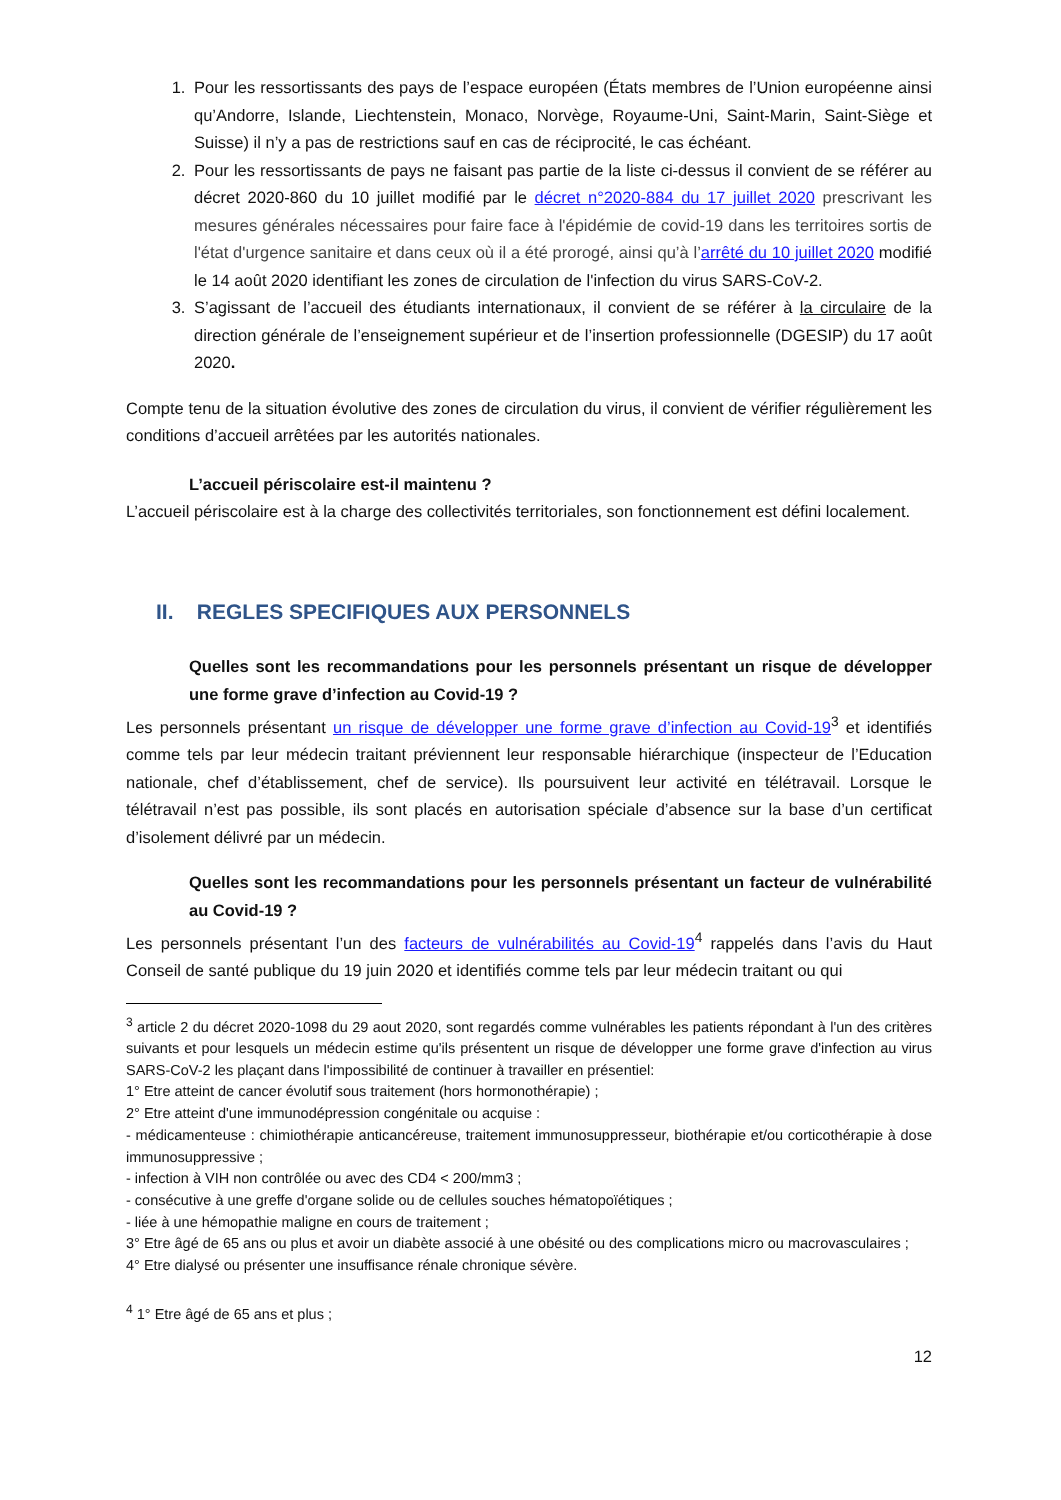1. Pour les ressortissants des pays de l’espace européen (États membres de l’Union européenne ainsi qu’Andorre, Islande, Liechtenstein, Monaco, Norvège, Royaume-Uni, Saint-Marin, Saint-Siège et Suisse) il n’y a pas de restrictions sauf en cas de réciprocité, le cas échéant.
2. Pour les ressortissants de pays ne faisant pas partie de la liste ci-dessus il convient de se référer au décret 2020-860 du 10 juillet modifié par le décret n°2020-884 du 17 juillet 2020 prescrivant les mesures générales nécessaires pour faire face à l'épidémie de covid-19 dans les territoires sortis de l'état d'urgence sanitaire et dans ceux où il a été prorogé, ainsi qu’à l’arrêté du 10 juillet 2020 modifié le 14 août 2020 identifiant les zones de circulation de l'infection du virus SARS-CoV-2.
3. S’agissant de l’accueil des étudiants internationaux, il convient de se référer à la circulaire de la direction générale de l’enseignement supérieur et de l’insertion professionnelle (DGESIP) du 17 août 2020.
Compte tenu de la situation évolutive des zones de circulation du virus, il convient de vérifier régulièrement les conditions d’accueil arrêtées par les autorités nationales.
L’accueil périscolaire est-il maintenu ?
L’accueil périscolaire est à la charge des collectivités territoriales, son fonctionnement est défini localement.
II. REGLES SPECIFIQUES AUX PERSONNELS
Quelles sont les recommandations pour les personnels présentant un risque de développer une forme grave d’infection au Covid-19 ?
Les personnels présentant un risque de développer une forme grave d’infection au Covid-19<sup>3</sup> et identifiés comme tels par leur médecin traitant préviennent leur responsable hiérarchique (inspecteur de l’Education nationale, chef d’établissement, chef de service). Ils poursuivent leur activité en télétravail. Lorsque le télétravail n’est pas possible, ils sont placés en autorisation spéciale d’absence sur la base d’un certificat d’isolement délivré par un médecin.
Quelles sont les recommandations pour les personnels présentant un facteur de vulnérabilité au Covid-19 ?
Les personnels présentant l’un des facteurs de vulnérabilités au Covid-19<sup>4</sup> rappelés dans l’avis du Haut Conseil de santé publique du 19 juin 2020 et identifiés comme tels par leur médecin traitant ou qui
<sup>3</sup> article 2 du décret 2020-1098 du 29 aout 2020, sont regardés comme vulnérables les patients répondant à l'un des critères suivants et pour lesquels un médecin estime qu'ils présentent un risque de développer une forme grave d'infection au virus SARS-CoV-2 les plaçant dans l'impossibilité de continuer à travailler en présentiel:
1° Etre atteint de cancer évolutif sous traitement (hors hormonothérapie) ;
2° Etre atteint d'une immunodépression congénitale ou acquise :
- médicamenteuse : chimiothérapie anticancéreuse, traitement immunosuppresseur, biothérapie et/ou corticothérapie à dose immunosuppressive ;
- infection à VIH non contrôlée ou avec des CD4 < 200/mm3 ;
- consécutive à une greffe d'organe solide ou de cellules souches hématopoïétiques ;
- liée à une hémopathie maligne en cours de traitement ;
3° Etre âgé de 65 ans ou plus et avoir un diabète associé à une obésité ou des complications micro ou macrovasculaires ;
4° Etre dialysé ou présenter une insuffisance rénale chronique sévère.
<sup>4</sup> 1° Etre âgé de 65 ans et plus ;
12